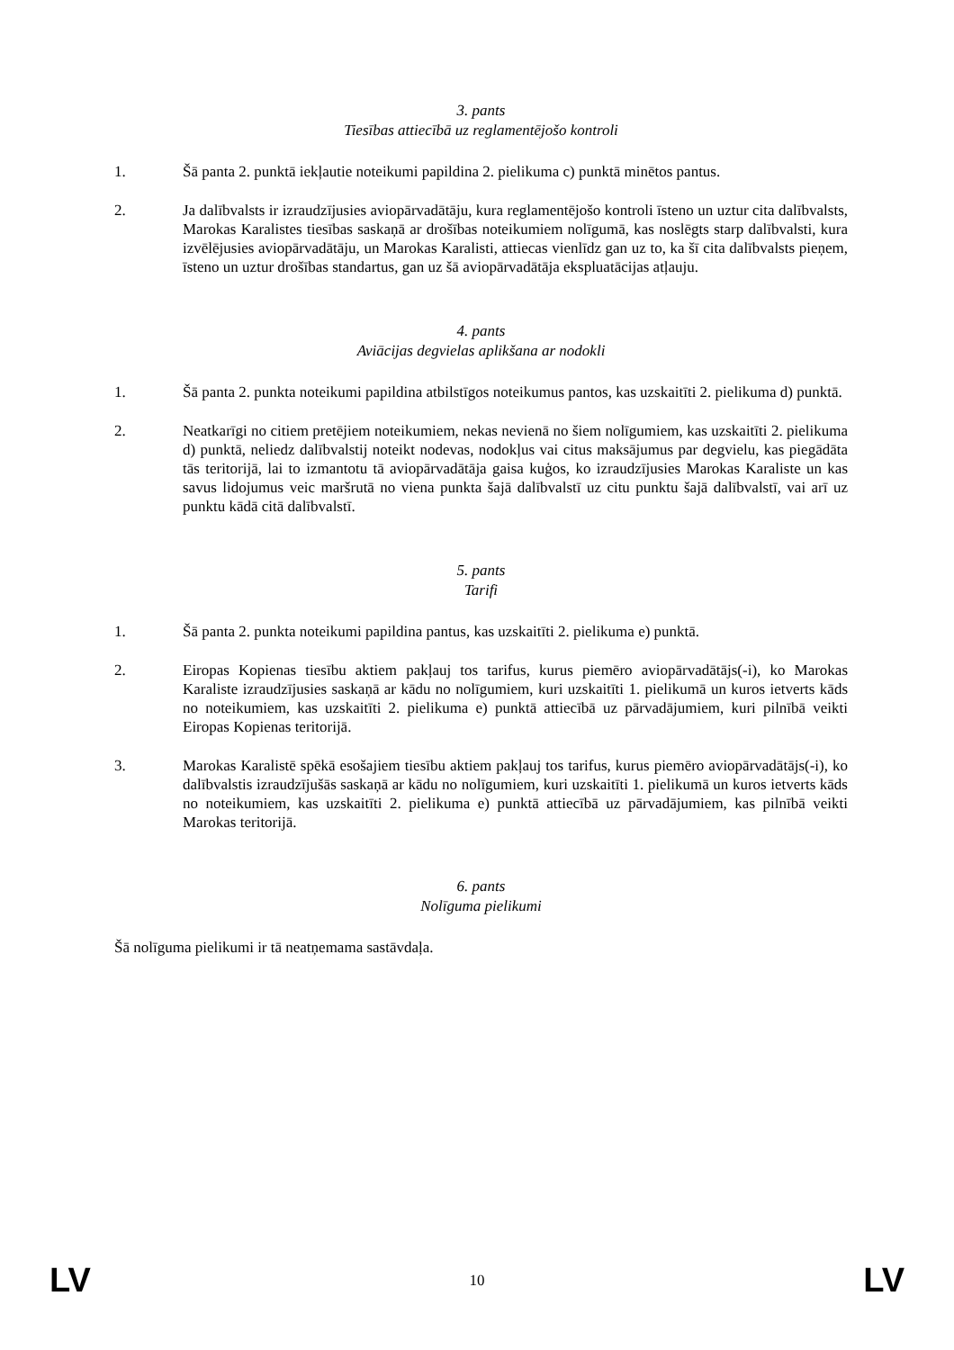3. pants
Tiesības attiecībā uz reglamentējošo kontroli
1. Šā panta 2. punktā iekļautie noteikumi papildina 2. pielikuma c) punktā minētos pantus.
2. Ja dalībvalsts ir izraudzījusies aviopārvadātāju, kura reglamentējošo kontroli īsteno un uztur cita dalībvalsts, Marokas Karalistes tiesības saskaņā ar drošības noteikumiem nolīgumā, kas noslēgts starp dalībvalsti, kura izvēlējusies aviopārvadātāju, un Marokas Karalisti, attiecas vienlīdz gan uz to, ka šī cita dalībvalsts pieņem, īsteno un uztur drošības standartus, gan uz šā aviopārvadātāja ekspluatācijas atļauju.
4. pants
Aviācijas degvielas aplikšana ar nodokli
1. Šā panta 2. punkta noteikumi papildina atbilstīgos noteikumus pantos, kas uzskaitīti 2. pielikuma d) punktā.
2. Neatkarīgi no citiem pretējiem noteikumiem, nekas nevienā no šiem nolīgumiem, kas uzskaitīti 2. pielikuma d) punktā, neliedz dalībvalstij noteikt nodevas, nodokļus vai citus maksājumus par degvielu, kas piegādāta tās teritorijā, lai to izmantotu tā aviopārvadātāja gaisa kuģos, ko izraudzījusies Marokas Karaliste un kas savus lidojumus veic maršrutā no viena punkta šajā dalībvalstī uz citu punktu šajā dalībvalstī, vai arī uz punktu kādā citā dalībvalstī.
5. pants
Tarifi
1. Šā panta 2. punkta noteikumi papildina pantus, kas uzskaitīti 2. pielikuma e) punktā.
2. Eiropas Kopienas tiesību aktiem pakļauj tos tarifus, kurus piemēro aviopārvadātājs(-i), ko Marokas Karaliste izraudzījusies saskaņā ar kādu no nolīgumiem, kuri uzskaitīti 1. pielikumā un kuros ietverts kāds no noteikumiem, kas uzskaitīti 2. pielikuma e) punktā attiecībā uz pārvadājumiem, kuri pilnībā veikti Eiropas Kopienas teritorijā.
3. Marokas Karalistē spēkā esošajiem tiesību aktiem pakļauj tos tarifus, kurus piemēro aviopārvadātājs(-i), ko dalībvalstis izraudzījušās saskaņā ar kādu no nolīgumiem, kuri uzskaitīti 1. pielikumā un kuros ietverts kāds no noteikumiem, kas uzskaitīti 2. pielikuma e) punktā attiecībā uz pārvadājumiem, kas pilnībā veikti Marokas teritorijā.
6. pants
Nolīguma pielikumi
Šā nolīguma pielikumi ir tā neatņemama sastāvdaļa.
LV 10 LV